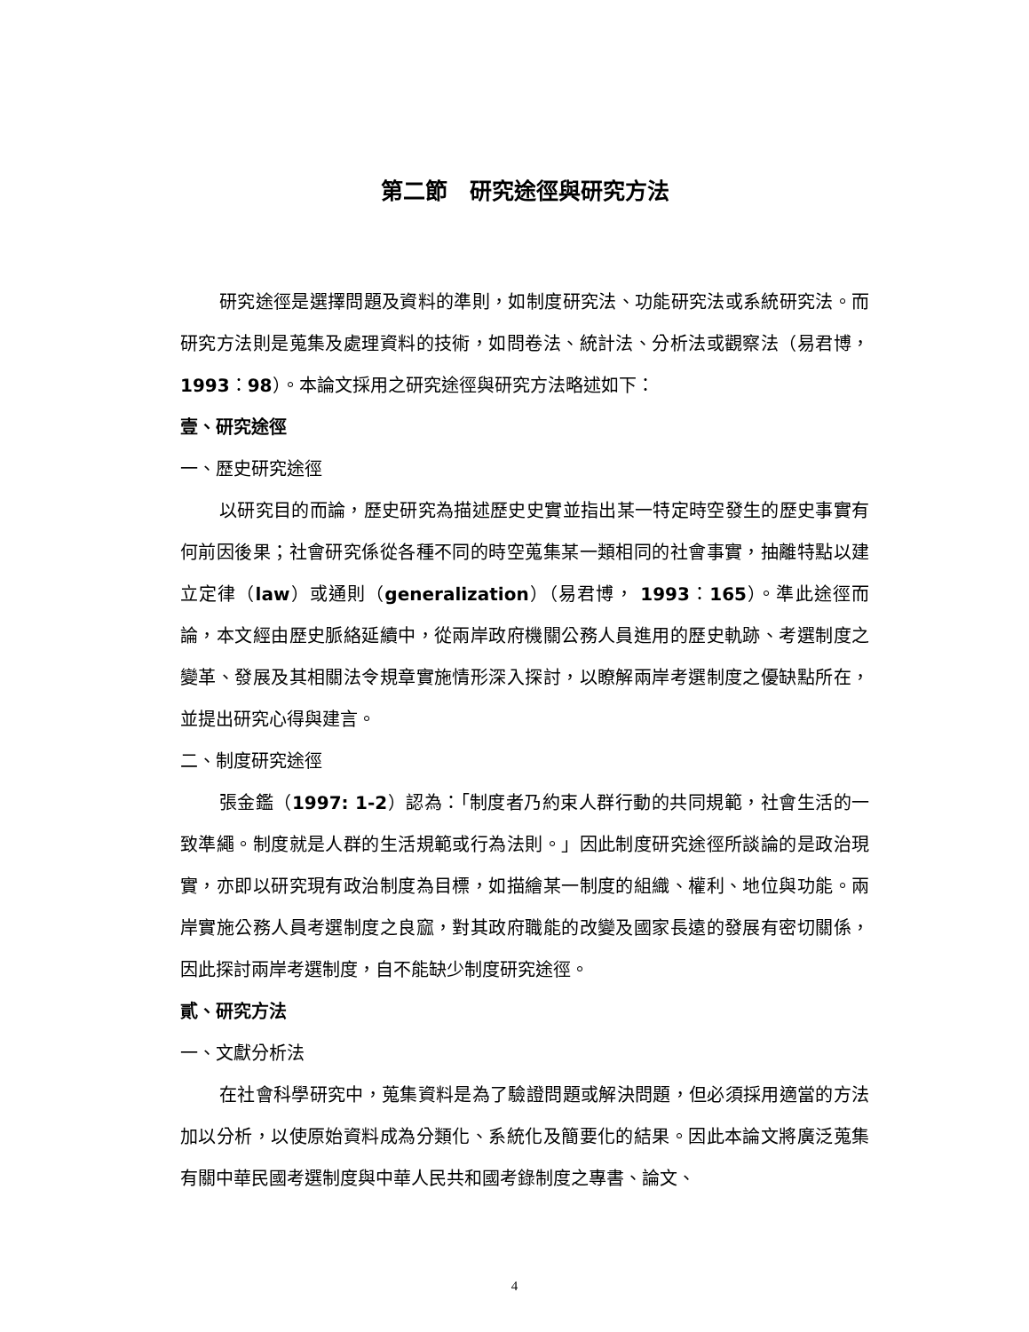第二節　研究途徑與研究方法
研究途徑是選擇問題及資料的準則，如制度研究法、功能研究法或系統研究法。而研究方法則是蒐集及處理資料的技術，如問卷法、統計法、分析法或觀察法（易君博，1993：98）。本論文採用之研究途徑與研究方法略述如下：
壹、研究途徑
一、歷史研究途徑
以研究目的而論，歷史研究為描述歷史史實並指出某一特定時空發生的歷史事實有何前因後果；社會研究係從各種不同的時空蒐集某一類相同的社會事實，抽離特點以建立定律（law）或通則（generalization）（易君博， 1993：165）。準此途徑而論，本文經由歷史脈絡延續中，從兩岸政府機關公務人員進用的歷史軌跡、考選制度之變革、發展及其相關法令規章實施情形深入探討，以瞭解兩岸考選制度之優缺點所在，並提出研究心得與建言。
二、制度研究途徑
張金鑑（1997: 1-2）認為：「制度者乃約束人群行動的共同規範，社會生活的一致準繩。制度就是人群的生活規範或行為法則。」因此制度研究途徑所談論的是政治現實，亦即以研究現有政治制度為目標，如描繪某一制度的組織、權利、地位與功能。兩岸實施公務人員考選制度之良窳，對其政府職能的改變及國家長遠的發展有密切關係，因此探討兩岸考選制度，自不能缺少制度研究途徑。
貳、研究方法
一、文獻分析法
在社會科學研究中，蒐集資料是為了驗證問題或解決問題，但必須採用適當的方法加以分析，以使原始資料成為分類化、系統化及簡要化的結果。因此本論文將廣泛蒐集有關中華民國考選制度與中華人民共和國考錄制度之專書、論文、
4